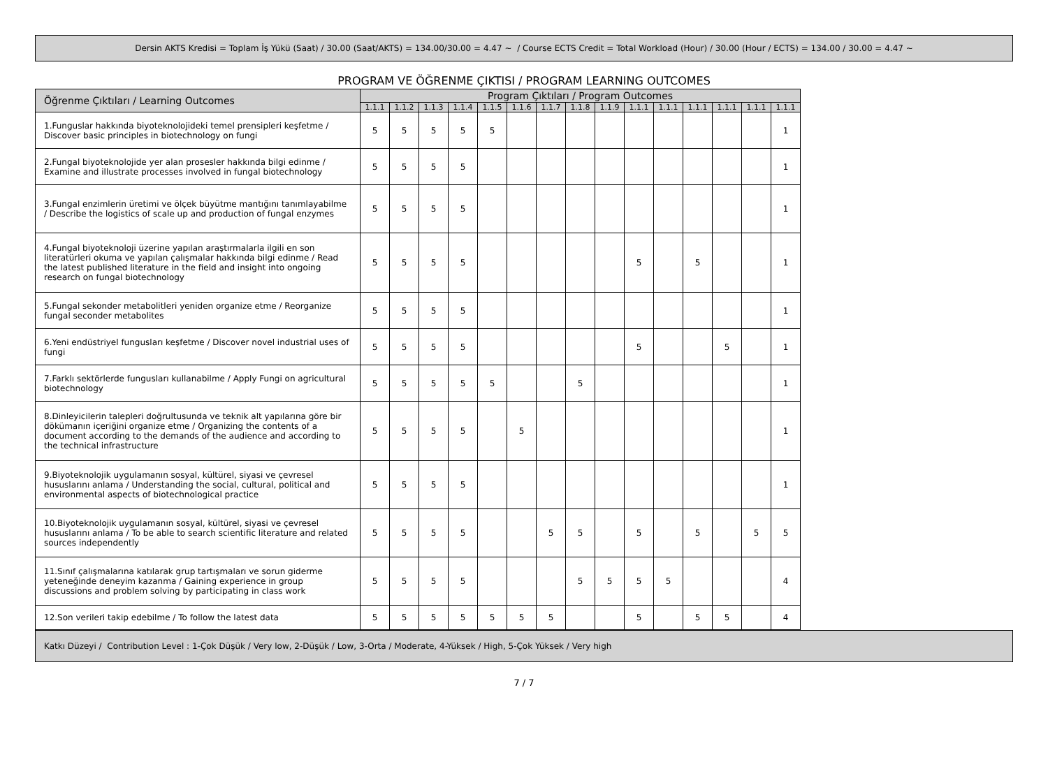Dersin AKTS Kredisi = Toplam İş Yükü (Saat) / 30.00 (Saat/AKTS) = 134.00/30.00 = 4.47 ~ / Course ECTS Credit = Total Workload (Hour) / 30.00 (Hour / ECTS) = 134.00 / 30.00 = 4.47 ~
PROGRAM VE ÖĞRENME ÇIKTISI / PROGRAM LEARNING OUTCOMES
| Öğrenme Çıktıları / Learning Outcomes | Program Çıktıları / Program Outcomes | | | | | | | | | | | | | | |
| --- | --- | --- | --- | --- | --- | --- | --- | --- | --- | --- | --- | --- | --- | --- | --- |
| | 1.1.1 | 1.1.2 | 1.1.3 | 1.1.4 | 1.1.5 | 1.1.6 | 1.1.7 | 1.1.8 | 1.1.9 | 1.1.1 | 1.1.1 | 1.1.1 | 1.1.1 | 1.1.1 | 1.1.1 |
| 1.Funguslar hakkında biyoteknolojideki temel prensipleri keşfetme / Discover basic principles in biotechnology on fungi | 5 | 5 | 5 | 5 | 5 | | | | | | | | | | 1 |
| 2.Fungal biyoteknolojide yer alan prosesler hakkında bilgi edinme / Examine and illustrate processes involved in fungal biotechnology | 5 | 5 | 5 | 5 | | | | | | | | | | | 1 |
| 3.Fungal enzimlerin üretimi ve ölçek büyütme mantığını tanımlayabilme / Describe the logistics of scale up and production of fungal enzymes | 5 | 5 | 5 | 5 | | | | | | | | | | | 1 |
| 4.Fungal biyoteknoloji üzerine yapılan araştırmalarla ilgili en son literatürleri okuma ve yapılan çalışmalar hakkında bilgi edinme / Read the latest published literature in the field and insight into ongoing research on fungal biotechnology | 5 | 5 | 5 | 5 | | | | | | 5 | | 5 | | | 1 |
| 5.Fungal sekonder metabolitleri yeniden organize etme / Reorganize fungal seconder metabolites | 5 | 5 | 5 | 5 | | | | | | | | | | | 1 |
| 6.Yeni endüstriyel fungusları keşfetme / Discover novel industrial uses of fungi | 5 | 5 | 5 | 5 | | | | | | 5 | | | 5 | | 1 |
| 7.Farklı sektörlerde fungusları kullanabilme / Apply Fungi on agricultural biotechnology | 5 | 5 | 5 | 5 | 5 | | | 5 | | | | | | | 1 |
| 8.Dinleyicilerin talepleri doğrultusunda ve teknik alt yapılarına göre bir dökümanın içeriğini organize etme / Organizing the contents of a document according to the demands of the audience and according to the technical infrastructure | 5 | 5 | 5 | 5 | | 5 | | | | | | | | | 1 |
| 9.Biyoteknolojik uygulamanın sosyal, kültürel, siyasi ve çevresel hususlarını anlama / Understanding the social, cultural, political and environmental aspects of biotechnological practice | 5 | 5 | 5 | 5 | | | | | | | | | | | 1 |
| 10.Biyoteknolojik uygulamanın sosyal, kültürel, siyasi ve çevresel hususlarını anlama / To be able to search scientific literature and related sources independently | 5 | 5 | 5 | 5 | | | 5 | 5 | | 5 | | 5 | | 5 | 5 |
| 11.Sınıf çalışmalarına katılarak grup tartışmaları ve sorun giderme yeteneğinde deneyim kazanma / Gaining experience in group discussions and problem solving by participating in class work | 5 | 5 | 5 | 5 | | | | 5 | 5 | 5 | 5 | | | | 4 |
| 12.Son verileri takip edebilme / To follow the latest data | 5 | 5 | 5 | 5 | 5 | 5 | 5 | | | 5 | | 5 | 5 | | 4 |
Katkı Düzeyi / Contribution Level : 1-Çok Düşük / Very low, 2-Düşük / Low, 3-Orta / Moderate, 4-Yüksek / High, 5-Çok Yüksek / Very high
7 / 7